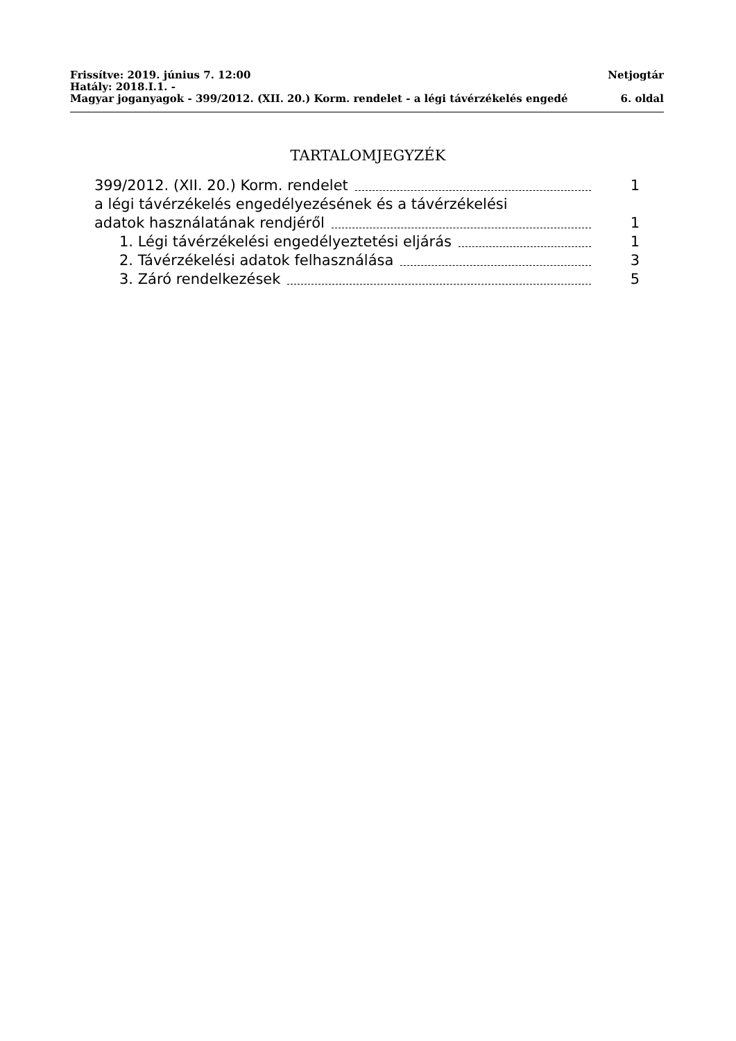Frissítve: 2019. június 7. 12:00 Netjogtár
Hatály: 2018.I.1. -
Magyar joganyagok - 399/2012. (XII. 20.) Korm. rendelet - a légi távérzékelés engedé 6. oldal
TARTALOMJEGYZÉK
399/2012. (XII. 20.) Korm. rendelet 1
a légi távérzékelés engedélyezésének és a távérzékelési
adatok használatának rendjéről 1
1. Légi távérzékelési engedélyeztetési eljárás 1
2. Távérzékelési adatok felhasználása 3
3. Záró rendelkezések 5